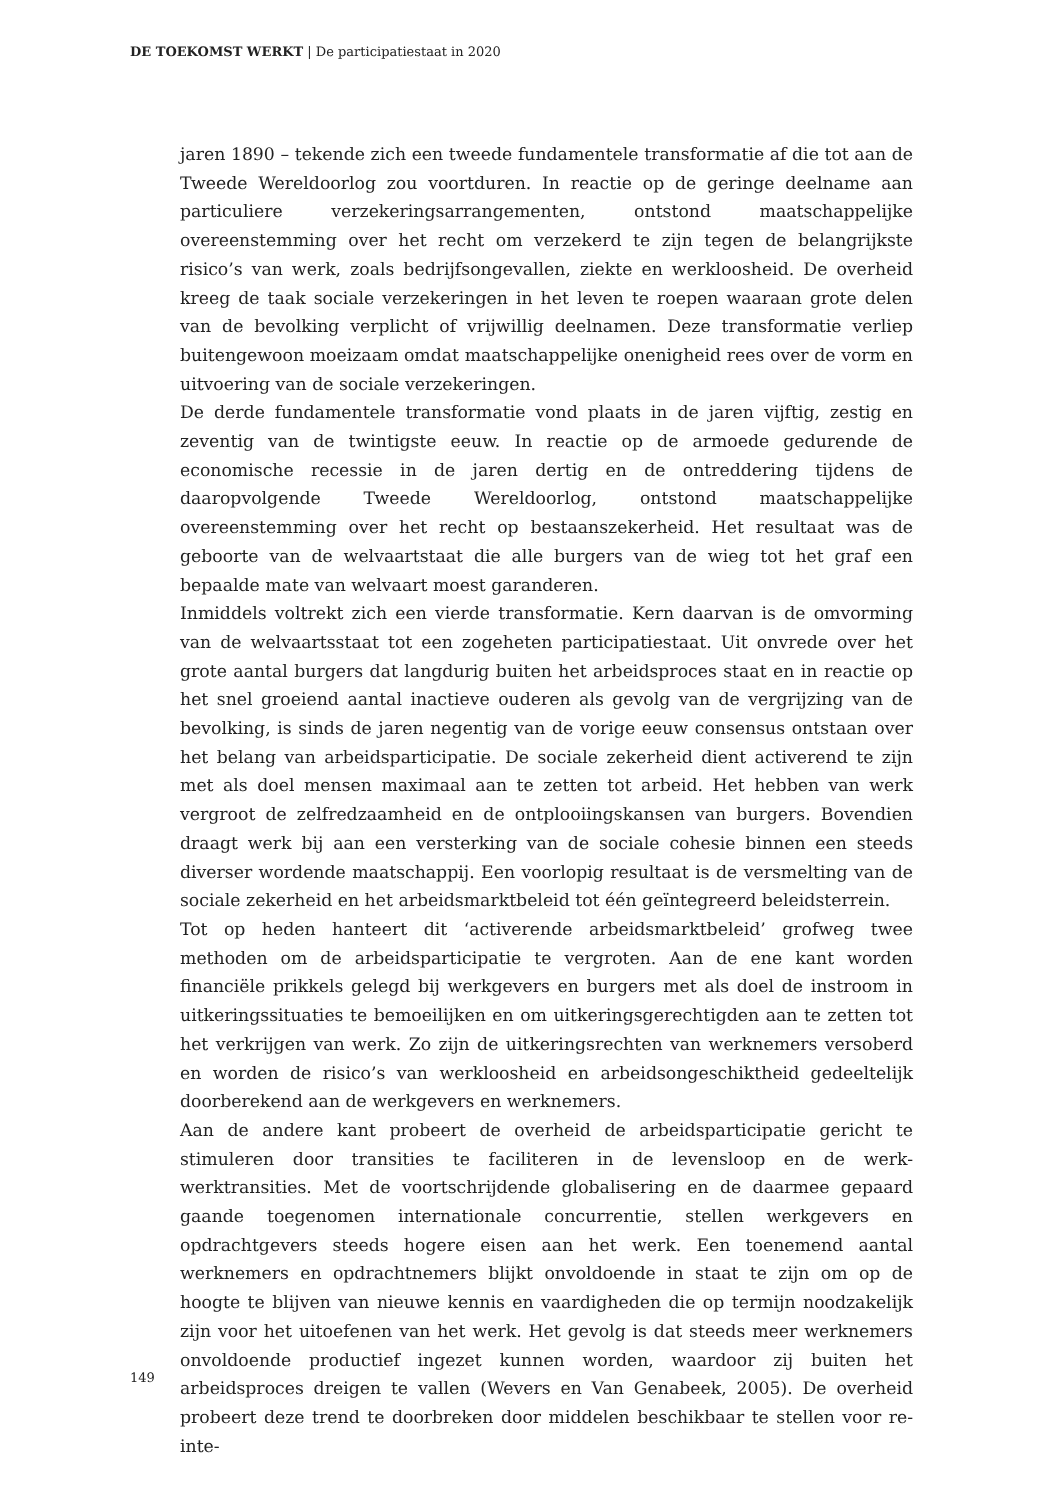DE TOEKOMST WERKT | De participatiestaat in 2020
jaren 1890 – tekende zich een tweede fundamentele transformatie af die tot aan de Tweede Wereldoorlog zou voortduren. In reactie op de geringe deelname aan particuliere verzekeringsarrangementen, ontstond maatschappelijke overeenstemming over het recht om verzekerd te zijn tegen de belangrijkste risico’s van werk, zoals bedrijfsongevallen, ziekte en werkloosheid. De overheid kreeg de taak sociale verzekeringen in het leven te roepen waaraan grote delen van de bevolking verplicht of vrijwillig deelnamen. Deze transformatie verliep buitengewoon moeizaam omdat maatschappelijke onenigheid rees over de vorm en uitvoering van de sociale verzekeringen.
De derde fundamentele transformatie vond plaats in de jaren vijftig, zestig en zeventig van de twintigste eeuw. In reactie op de armoede gedurende de economische recessie in de jaren dertig en de ontreddering tijdens de daaropvolgende Tweede Wereldoorlog, ontstond maatschappelijke overeenstemming over het recht op bestaanszekerheid. Het resultaat was de geboorte van de welvaartstaat die alle burgers van de wieg tot het graf een bepaalde mate van welvaart moest garanderen.
Inmiddels voltrekt zich een vierde transformatie. Kern daarvan is de omvorming van de welvaartsstaat tot een zogeheten participatiestaat. Uit onvrede over het grote aantal burgers dat langdurig buiten het arbeidsproces staat en in reactie op het snel groeiend aantal inactieve ouderen als gevolg van de vergrijzing van de bevolking, is sinds de jaren negentig van de vorige eeuw consensus ontstaan over het belang van arbeidsparticipatie. De sociale zekerheid dient activerend te zijn met als doel mensen maximaal aan te zetten tot arbeid. Het hebben van werk vergroot de zelfredzaamheid en de ontplooiingskansen van burgers. Bovendien draagt werk bij aan een versterking van de sociale cohesie binnen een steeds diverser wordende maatschappij. Een voorlopig resultaat is de versmelting van de sociale zekerheid en het arbeidsmarktbeleid tot één geïntegreerd beleidsterrein.
Tot op heden hanteert dit ‘activerende arbeidsmarktbeleid’ grofweg twee methoden om de arbeidsparticipatie te vergroten. Aan de ene kant worden financiële prikkels gelegd bij werkgevers en burgers met als doel de instroom in uitkeringssituaties te bemoeilijken en om uitkeringsgerechtigden aan te zetten tot het verkrijgen van werk. Zo zijn de uitkeringsrechten van werknemers versoberd en worden de risico’s van werkloosheid en arbeidsongeschiktheid gedeeltelijk doorberekend aan de werkgevers en werknemers.
Aan de andere kant probeert de overheid de arbeidsparticipatie gericht te stimuleren door transities te faciliteren in de levensloop en de werk-werktransities. Met de voortschrijdende globalisering en de daarmee gepaard gaande toegenomen internationale concurrentie, stellen werkgevers en opdrachtgevers steeds hogere eisen aan het werk. Een toenemend aantal werknemers en opdrachtnemers blijkt onvoldoende in staat te zijn om op de hoogte te blijven van nieuwe kennis en vaardigheden die op termijn noodzakelijk zijn voor het uitoefenen van het werk. Het gevolg is dat steeds meer werknemers onvoldoende productief ingezet kunnen worden, waardoor zij buiten het arbeidsproces dreigen te vallen (Wevers en Van Genabeek, 2005). De overheid probeert deze trend te doorbreken door middelen beschikbaar te stellen voor re-inte-
149